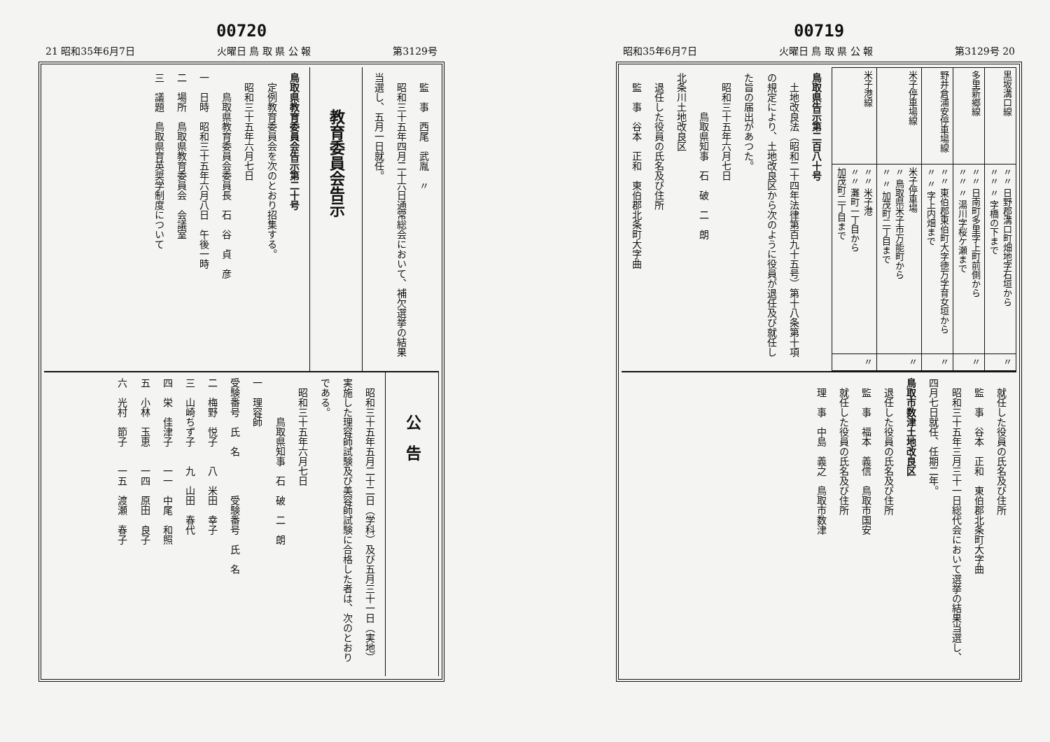00719
昭和35年6月7日 火曜日 鳥 取 県 公 報 第3129号 20
| 黒坂溝口線 | 〃〃 日野郡溝口町畑地字石垣から 〃〃 〃 字橋の下まで | 〃 |
| 多里新郷線 | 〃〃 日南町多里字上町前側から 〃〃 〃 湯川字桜ケ瀬まで | 〃 |
| 野井倉浦安停車場線 | 〃〃 東伯郡東伯町大字徳万字育女垣から 〃 〃 字上内畑まで | 〃 |
| 米子停車場線 | 米子停車場 〃 鳥取県米子市万能町から 〃 〃 加茂町二丁目まで | 〃 |
| 米子港線 | 〃〃 米子港 〃〃 灘町一丁目から 加茂町二丁目まで | 〃 |
鳥取県告示第二百八十号
　土地改良法（昭和二十四年法律第百九十五号）第十八条第十項の規定により、土地改良区から次のように役員が退任及び就任した旨の届出があつた。
　昭和三十五年六月七日
　　　　鳥取県知事　石　破　二　朗
北条川土地改良区
　退任した役員の氏名及び住所
　監　事　谷本　正和　東伯郡北条町大字曲
　就任した役員の氏名及び住所
　監　事　谷本　正和　東伯郡北条町大字曲
　昭和三十五年三月三十一日総代会において選挙の結果当選し、四月七日就任、任期二年。
鳥取市数津土地改良区
　退任した役員の氏名及び住所
　監　事　福本　義信　鳥取市国安
　就任した役員の氏名及び住所
　理　事　中島　義之　鳥取市数津
00720
21 昭和35年6月7日 火曜日 鳥 取 県 公 報 第3129号
　監　事　西尾　武胤　〃
　昭和三十五年四月二十六日通常総会において、補欠選挙の結果当選し、五月一日就任。
教育委員会告示
鳥取県教育委員会告示第二十号
　定例教育委員会を次のとおり招集する。
　昭和三十五年六月七日
　　鳥取県教育委員会委員長　石　谷　貞　彦
一　日時　昭和三十五年六月八日　午後一時
二　場所　鳥取県教育委員会　会議室
三　議題　鳥取県育英奨学制度について
公　告
　昭和三十五年五月二十二日（学科）及び五月三十一日（実地）実施した理容師試験及び美容師試験に合格した者は、次のとおりである。
　昭和三十五年六月七日
　　　　鳥取県知事　石　破　二　朗
一　理容師
受験番号　氏　名　　　　受験番号　氏　名
二　梅野　悦子　　八　米田　幸子
三　山崎ちず子　　九　山田　春代
四　栄　佳津子　　一一　中尾　和照
五　小林　玉恵　　一四　原田　良子
六　光村　節子　　一五　渡瀬　春子